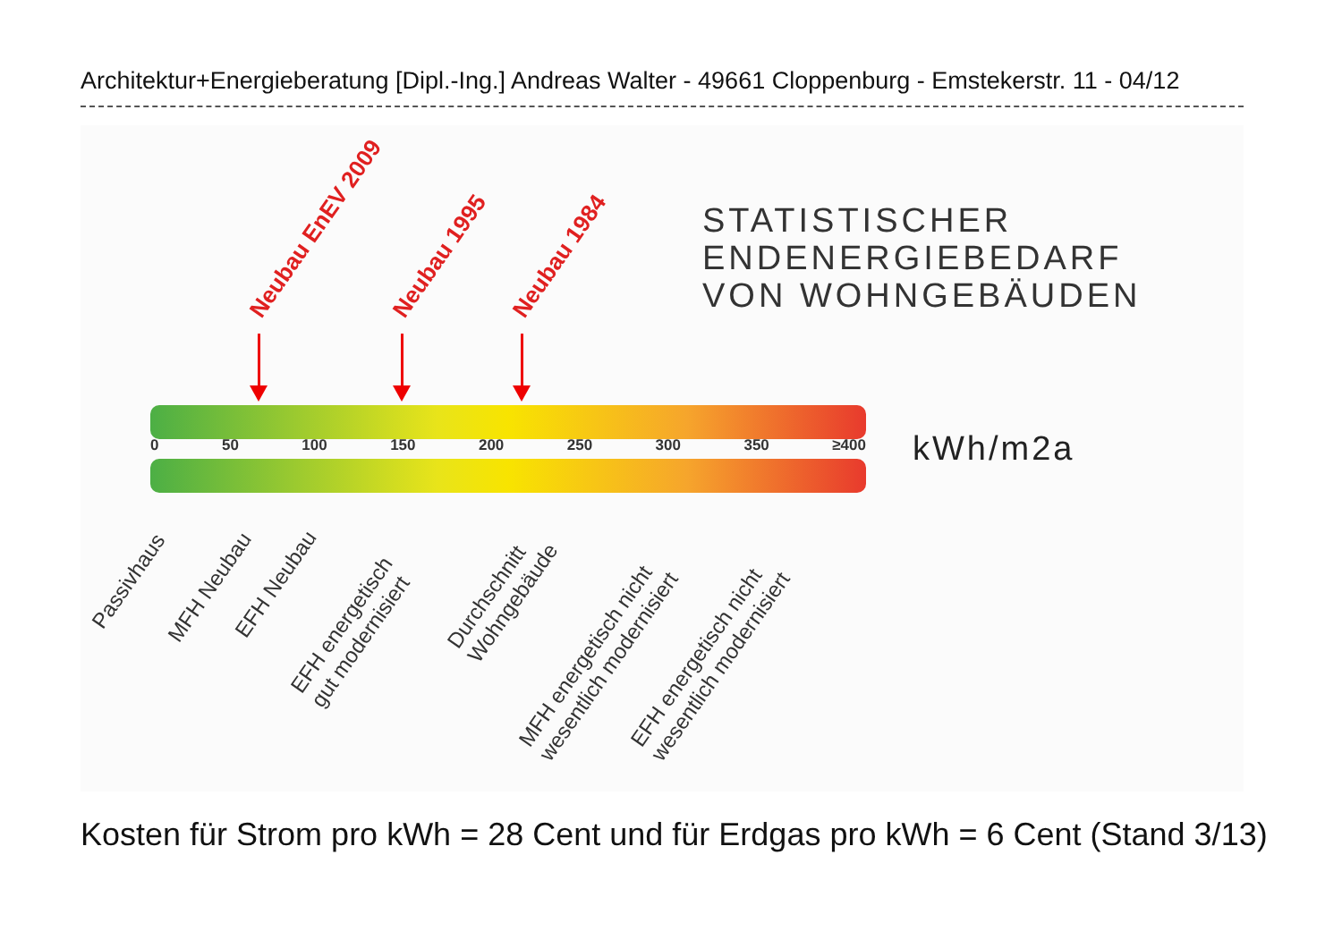Architektur+Energieberatung [Dipl.-Ing.] Andreas Walter - 49661 Cloppenburg - Emstekerstr. 11 - 04/12
Neubau EnEV 2009 Neubau 1995 Neubau 1984
STATISTISCHER
ENDENERGIEBEDARF
VON WOHNGEBÄUDEN
0 50 100 150 200 250 300 350 ≥400 kWh/m2a
Passivhaus
MFH Neubau EFH Neubau
EFH energetisch
gut modernisiert
Durchschnitt
Wohngebäude
MFH energetisch nicht
wesentlich modernisiert
EFH energetisch nicht
wesentlich modernisiert
Kosten für Strom pro kWh = 28 Cent und für Erdgas pro kWh = 6 Cent (Stand 3/13)